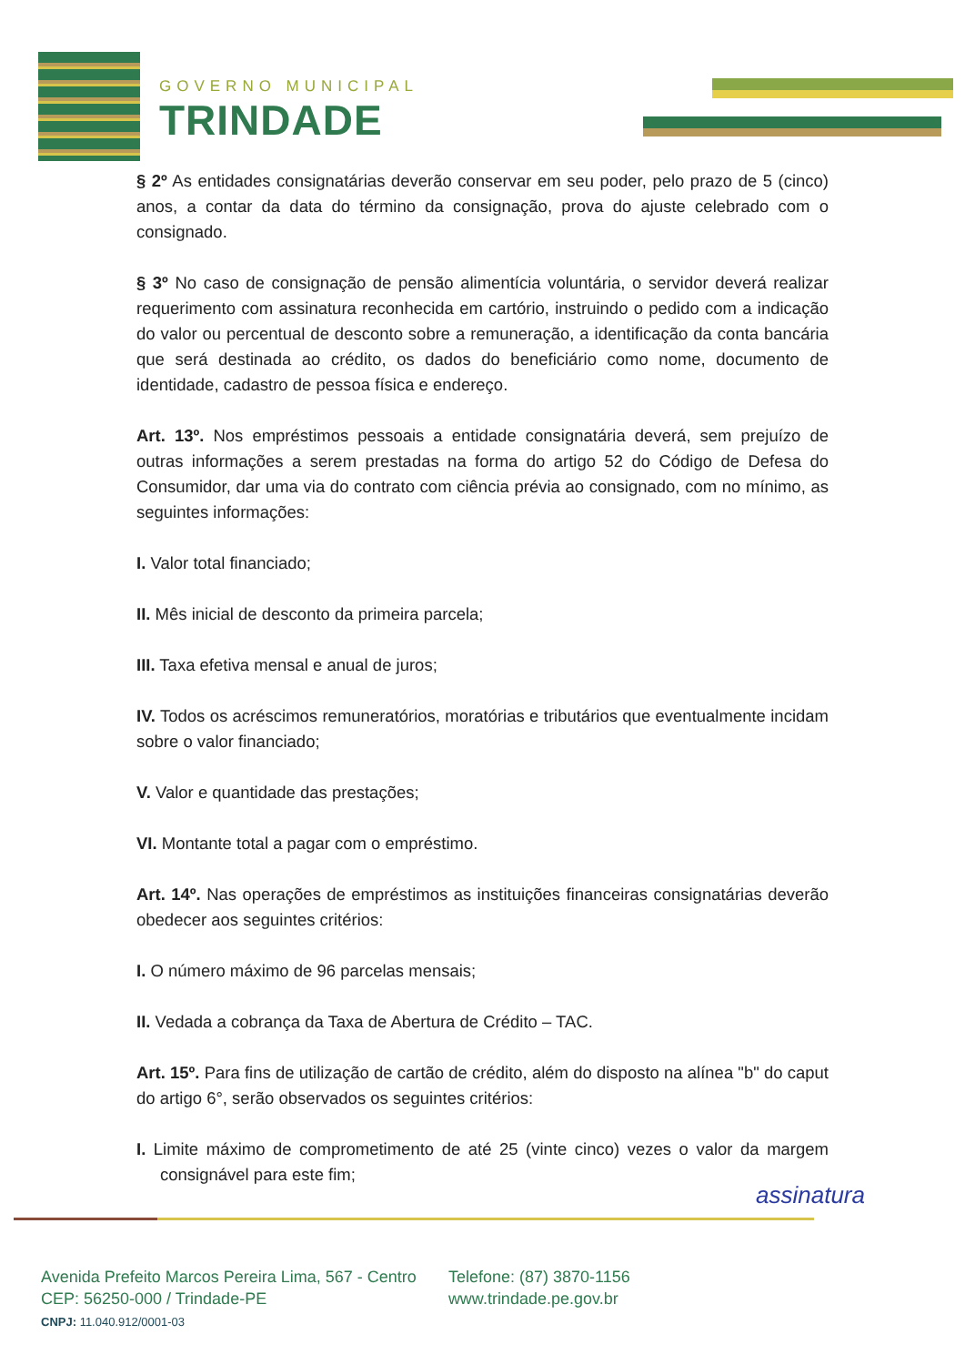GOVERNO MUNICIPAL
TRINDADE
§ 2º As entidades consignatárias deverão conservar em seu poder, pelo prazo de 5 (cinco) anos, a contar da data do término da consignação, prova do ajuste celebrado com o consignado.
§ 3º No caso de consignação de pensão alimentícia voluntária, o servidor deverá realizar requerimento com assinatura reconhecida em cartório, instruindo o pedido com a indicação do valor ou percentual de desconto sobre a remuneração, a identificação da conta bancária que será destinada ao crédito, os dados do beneficiário como nome, documento de identidade, cadastro de pessoa física e endereço.
Art. 13º. Nos empréstimos pessoais a entidade consignatária deverá, sem prejuízo de outras informações a serem prestadas na forma do artigo 52 do Código de Defesa do Consumidor, dar uma via do contrato com ciência prévia ao consignado, com no mínimo, as seguintes informações:
I. Valor total financiado;
II. Mês inicial de desconto da primeira parcela;
III. Taxa efetiva mensal e anual de juros;
IV. Todos os acréscimos remuneratórios, moratórias e tributários que eventualmente incidam sobre o valor financiado;
V. Valor e quantidade das prestações;
VI. Montante total a pagar com o empréstimo.
Art. 14º. Nas operações de empréstimos as instituições financeiras consignatárias deverão obedecer aos seguintes critérios:
I. O número máximo de 96 parcelas mensais;
II. Vedada a cobrança da Taxa de Abertura de Crédito – TAC.
Art. 15º. Para fins de utilização de cartão de crédito, além do disposto na alínea "b" do caput do artigo 6°, serão observados os seguintes critérios:
I. Limite máximo de comprometimento de até 25 (vinte cinco) vezes o valor da margem consignável para este fim;
assinatura
Avenida Prefeito Marcos Pereira Lima, 567 - Centro
CEP: 56250-000 / Trindade-PE
CNPJ: 11.040.912/0001-03
Telefone: (87) 3870-1156
www.trindade.pe.gov.br